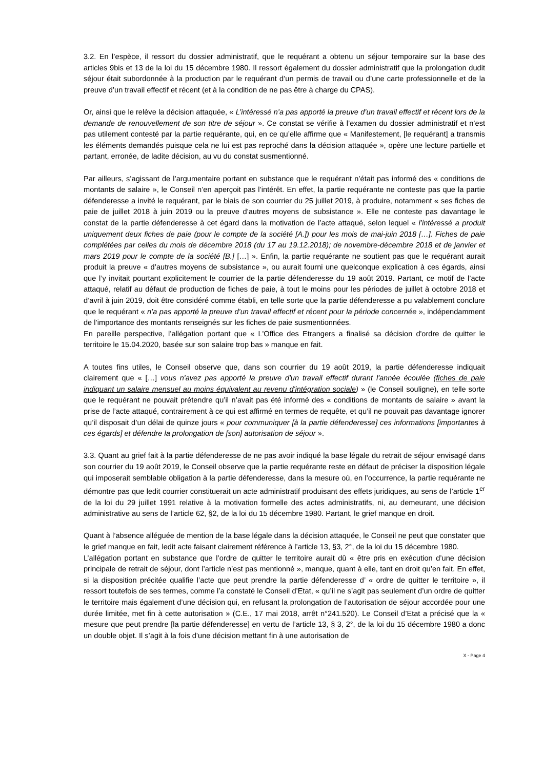3.2. En l’espèce, il ressort du dossier administratif, que le requérant a obtenu un séjour temporaire sur la base des articles 9bis et 13 de la loi du 15 décembre 1980. Il ressort également du dossier administratif que la prolongation dudit séjour était subordonnée à la production par le requérant d’un permis de travail ou d’une carte professionnelle et de la preuve d’un travail effectif et récent (et à la condition de ne pas être à charge du CPAS).
Or, ainsi que le relève la décision attaquée, « L’intéressé n’a pas apporté la preuve d’un travail effectif et récent lors de la demande de renouvellement de son titre de séjour ». Ce constat se vérifie à l’examen du dossier administratif et n’est pas utilement contesté par la partie requérante, qui, en ce qu’elle affirme que « Manifestement, [le requérant] a transmis les éléments demandés puisque cela ne lui est pas reproché dans la décision attaquée », opère une lecture partielle et partant, erronée, de ladite décision, au vu du constat susmentionné.
Par ailleurs, s’agissant de l’argumentaire portant en substance que le requérant n’était pas informé des « conditions de montants de salaire », le Conseil n’en aperçoit pas l’intérêt. En effet, la partie requérante ne conteste pas que la partie défenderesse a invité le requérant, par le biais de son courrier du 25 juillet 2019, à produire, notamment « ses fiches de paie de juillet 2018 à juin 2019 ou la preuve d’autres moyens de subsistance ». Elle ne conteste pas davantage le constat de la partie défenderesse à cet égard dans la motivation de l’acte attaqué, selon lequel « l’intéressé a produit uniquement deux fiches de paie (pour le compte de la société [A.]) pour les mois de mai-juin 2018 […]. Fiches de paie complétées par celles du mois de décembre 2018 (du 17 au 19.12.2018); de novembre-décembre 2018 et de janvier et mars 2019 pour le compte de la société [B.] […] ». Enfin, la partie requérante ne soutient pas que le requérant aurait produit la preuve « d’autres moyens de subsistance », ou aurait fourni une quelconque explication à ces égards, ainsi que l’y invitait pourtant explicitement le courrier de la partie défenderesse du 19 août 2019. Partant, ce motif de l’acte attaqué, relatif au défaut de production de fiches de paie, à tout le moins pour les périodes de juillet à octobre 2018 et d’avril à juin 2019, doit être considéré comme établi, en telle sorte que la partie défenderesse a pu valablement conclure que le requérant « n’a pas apporté la preuve d’un travail effectif et récent pour la période concernée », indépendamment de l’importance des montants renseignés sur les fiches de paie susmentionnées.
En pareille perspective, l’allégation portant que « L'Office des Etrangers a finalisé sa décision d'ordre de quitter le territoire le 15.04.2020, basée sur son salaire trop bas » manque en fait.
A toutes fins utiles, le Conseil observe que, dans son courrier du 19 août 2019, la partie défenderesse indiquait clairement que « […] vous n'avez pas apporté la preuve d'un travail effectif durant l'année écoulée (fiches de paie indiquant un salaire mensuel au moins équivalent au revenu d'intégration sociale) » (le Conseil souligne), en telle sorte que le requérant ne pouvait prétendre qu’il n’avait pas été informé des « conditions de montants de salaire » avant la prise de l’acte attaqué, contrairement à ce qui est affirmé en termes de requête, et qu’il ne pouvait pas davantage ignorer qu’il disposait d’un délai de quinze jours « pour communiquer [à la partie défenderesse] ces informations [importantes à ces égards] et défendre la prolongation de [son] autorisation de séjour ».
3.3. Quant au grief fait à la partie défenderesse de ne pas avoir indiqué la base légale du retrait de séjour envisagé dans son courrier du 19 août 2019, le Conseil observe que la partie requérante reste en défaut de préciser la disposition légale qui imposerait semblable obligation à la partie défenderesse, dans la mesure où, en l’occurrence, la partie requérante ne démontre pas que ledit courrier constituerait un acte administratif produisant des effets juridiques, au sens de l’article 1<sup>er</sup> de la loi du 29 juillet 1991 relative à la motivation formelle des actes administratifs, ni, au demeurant, une décision administrative au sens de l’article 62, §2, de la loi du 15 décembre 1980. Partant, le grief manque en droit.
Quant à l’absence alléguée de mention de la base légale dans la décision attaquée, le Conseil ne peut que constater que le grief manque en fait, ledit acte faisant clairement référence à l’article 13, §3, 2°, de la loi du 15 décembre 1980.
L’allégation portant en substance que l’ordre de quitter le territoire aurait dû « être pris en exécution d’une décision principale de retrait de séjour, dont l’article n’est pas mentionné », manque, quant à elle, tant en droit qu’en fait. En effet, si la disposition précitée qualifie l’acte que peut prendre la partie défenderesse d’ « ordre de quitter le territoire », il ressort toutefois de ses termes, comme l’a constaté le Conseil d’Etat, « qu’il ne s’agit pas seulement d’un ordre de quitter le territoire mais également d’une décision qui, en refusant la prolongation de l’autorisation de séjour accordée pour une durée limitée, met fin à cette autorisation » (C.E., 17 mai 2018, arrêt n°241.520). Le Conseil d’Etat a précisé que la « mesure que peut prendre [la partie défenderesse] en vertu de l’article 13, § 3, 2°, de la loi du 15 décembre 1980 a donc un double objet. Il s’agit à la fois d’une décision mettant fin à une autorisation de
X - Page 4